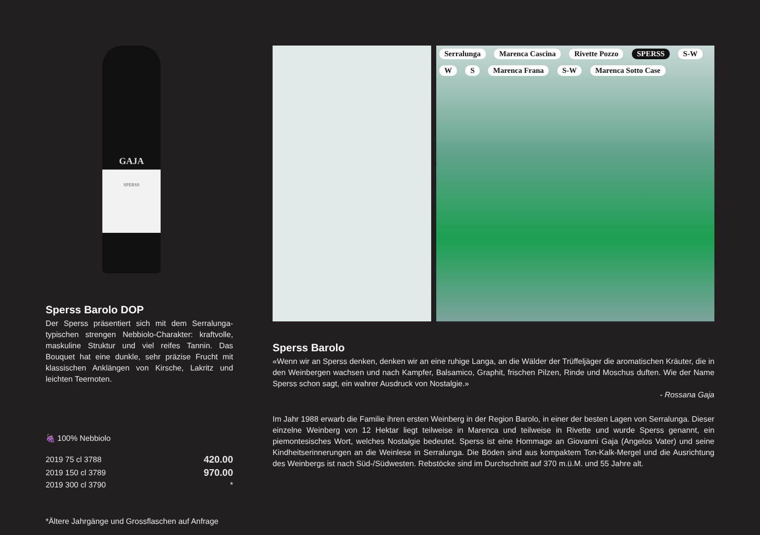GAJA SPERSS
Sperss Barolo DOP
Der Sperss präsentiert sich mit dem Serralunga-typischen strengen Nebbiolo-Charakter: kraftvolle, maskuline Struktur und viel reifes Tannin. Das Bouquet hat eine dunkle, sehr präzise Frucht mit klassischen Anklängen von Kirsche, Lakritz und leichten Teernoten.
🍇 100% Nebbiolo
| 2019 75 cl 3788 | 420.00 |
| 2019 150 cl 3789 | 970.00 |
| 2019 300 cl 3790 | * |
*Ältere Jahrgänge und Grossflaschen auf Anfrage
Serralunga Marenca Cascina Rivette Pozzo SPERSS S-W W S Marenca Frana S-W Marenca Sotto Case
Sperss Barolo
«Wenn wir an Sperss denken, denken wir an eine ruhige Langa, an die Wälder der Trüffeljäger die aromatischen Kräuter, die in den Weinbergen wachsen und nach Kampfer, Balsamico, Graphit, frischen Pilzen, Rinde und Moschus duften. Wie der Name Sperss schon sagt, ein wahrer Ausdruck von Nostalgie.»
- Rossana Gaja
Im Jahr 1988 erwarb die Familie ihren ersten Weinberg in der Region Barolo, in einer der besten Lagen von Serralunga. Dieser einzelne Weinberg von 12 Hektar liegt teilweise in Marenca und teilweise in Rivette und wurde Sperss genannt, ein piemontesisches Wort, welches Nostalgie bedeutet. Sperss ist eine Hommage an Giovanni Gaja (Angelos Vater) und seine Kindheitserinnerungen an die Weinlese in Serralunga. Die Böden sind aus kompaktem Ton-Kalk-Mergel und die Ausrichtung des Weinbergs ist nach Süd-/Südwesten. Rebstöcke sind im Durchschnitt auf 370 m.ü.M. und 55 Jahre alt.